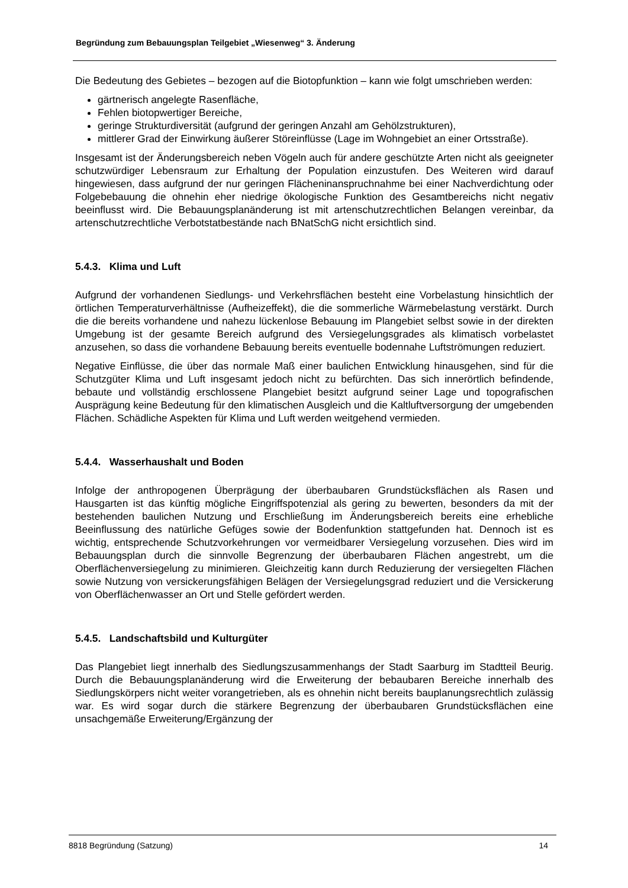Begründung zum Bebauungsplan Teilgebiet „Wiesenweg“ 3. Änderung
Die Bedeutung des Gebietes – bezogen auf die Biotopfunktion – kann wie folgt umschrieben werden:
gärtnerisch angelegte Rasenfläche,
Fehlen biotopwertiger Bereiche,
geringe Strukturdiversität (aufgrund der geringen Anzahl am Gehölzstrukturen),
mittlerer Grad der Einwirkung äußerer Störeinflüsse (Lage im Wohngebiet an einer Ortsstraße).
Insgesamt ist der Änderungsbereich neben Vögeln auch für andere geschützte Arten nicht als geeigneter schutzwürdiger Lebensraum zur Erhaltung der Population einzustufen. Des Weiteren wird darauf hingewiesen, dass aufgrund der nur geringen Flächeninanspruchnahme bei einer Nachverdichtung oder Folgebebauung die ohnehin eher niedrige ökologische Funktion des Gesamtbereichs nicht negativ beeinflusst wird. Die Bebauungsplanänderung ist mit artenschutzrechtlichen Belangen vereinbar, da artenschutzrechtliche Verbotstatbestände nach BNatSchG nicht ersichtlich sind.
5.4.3. Klima und Luft
Aufgrund der vorhandenen Siedlungs- und Verkehrsflächen besteht eine Vorbelastung hinsichtlich der örtlichen Temperaturverhältnisse (Aufheizeffekt), die die sommerliche Wärmebelastung verstärkt. Durch die die bereits vorhandene und nahezu lückenlose Bebauung im Plangebiet selbst sowie in der direkten Umgebung ist der gesamte Bereich aufgrund des Versiegelungsgrades als klimatisch vorbelastet anzusehen, so dass die vorhandene Bebauung bereits eventuelle bodennahe Luftströmungen reduziert.
Negative Einflüsse, die über das normale Maß einer baulichen Entwicklung hinausgehen, sind für die Schutzgüter Klima und Luft insgesamt jedoch nicht zu befürchten. Das sich innerörtlich befindende, bebaute und vollständig erschlossene Plangebiet besitzt aufgrund seiner Lage und topografischen Ausprägung keine Bedeutung für den klimatischen Ausgleich und die Kaltluftversorgung der umgebenden Flächen. Schädliche Aspekten für Klima und Luft werden weitgehend vermieden.
5.4.4. Wasserhaushalt und Boden
Infolge der anthropogenen Überprägung der überbaubaren Grundstücksflächen als Rasen und Hausgarten ist das künftig mögliche Eingriffspotenzial als gering zu bewerten, besonders da mit der bestehenden baulichen Nutzung und Erschließung im Änderungsbereich bereits eine erhebliche Beeinflussung des natürliche Gefüges sowie der Bodenfunktion stattgefunden hat. Dennoch ist es wichtig, entsprechende Schutzvorkehrungen vor vermeidbarer Versiegelung vorzusehen. Dies wird im Bebauungsplan durch die sinnvolle Begrenzung der überbaubaren Flächen angestrebt, um die Oberflächenversiegelung zu minimieren. Gleichzeitig kann durch Reduzierung der versiegelten Flächen sowie Nutzung von versickerungsfähigen Belägen der Versiegelungsgrad reduziert und die Versickerung von Oberflächenwasser an Ort und Stelle gefördert werden.
5.4.5. Landschaftsbild und Kulturgüter
Das Plangebiet liegt innerhalb des Siedlungszusammenhangs der Stadt Saarburg im Stadtteil Beurig. Durch die Bebauungsplanänderung wird die Erweiterung der bebaubaren Bereiche innerhalb des Siedlungskörpers nicht weiter vorangetrieben, als es ohnehin nicht bereits bauplanungsrechtlich zulässig war. Es wird sogar durch die stärkere Begrenzung der überbaubaren Grundstücksflächen eine unsachgemäße Erweiterung/Ergänzung der
8818 Begründung (Satzung) 14